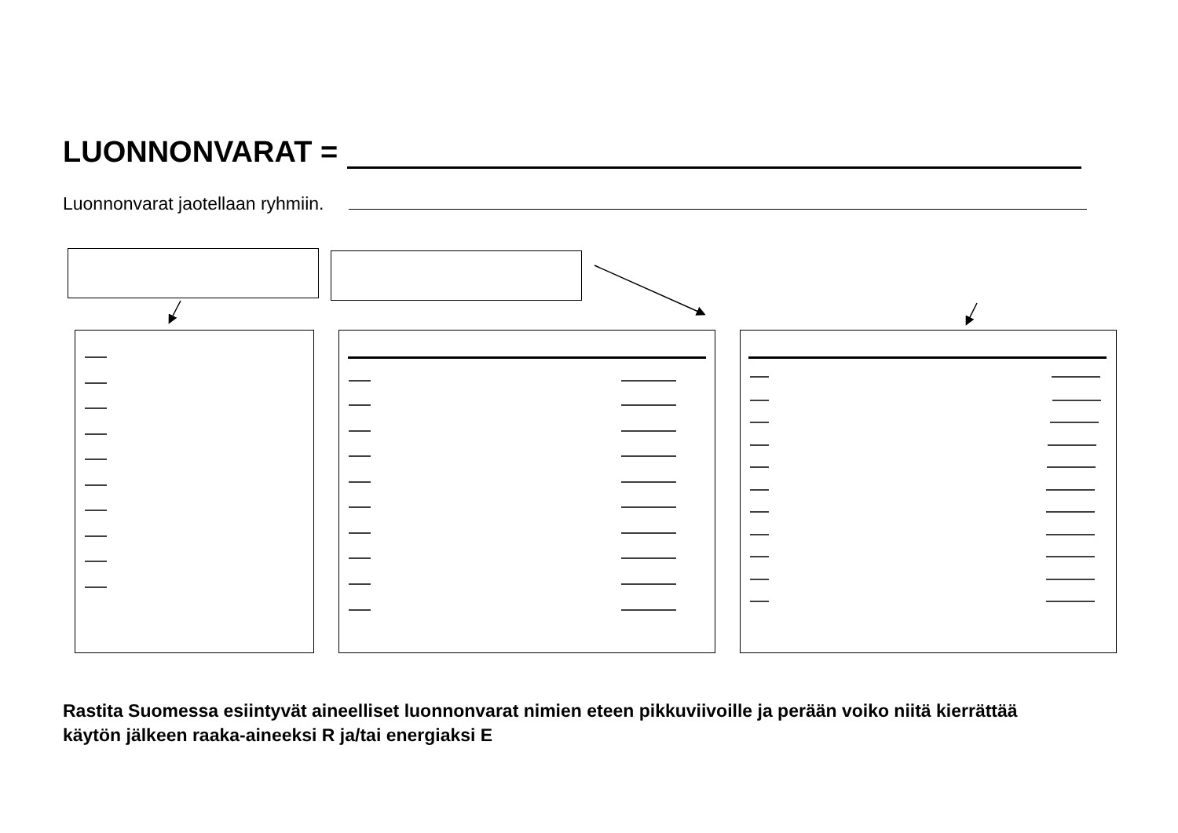LUONNONVARAT =
Luonnonvarat jaotellaan ryhmiin.
Rastita Suomessa esiintyvät aineelliset luonnonvarat nimien eteen pikkuviivoille ja perään voiko niitä kierrättää
käytön jälkeen raaka-aineeksi R ja/tai energiaksi E